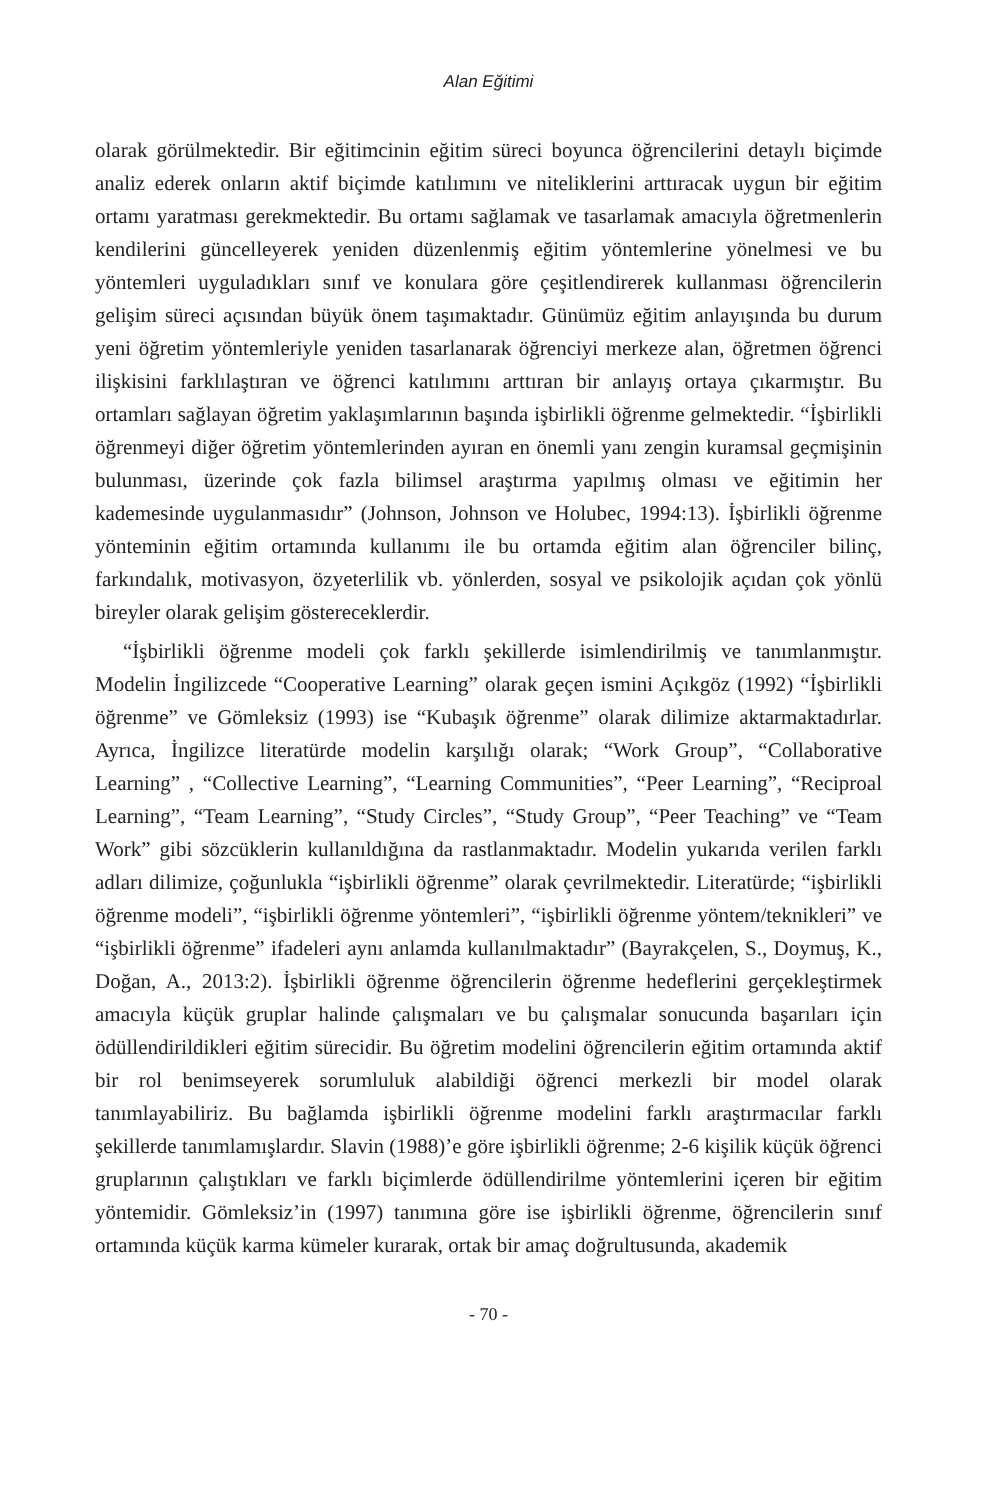Alan Eğitimi
olarak görülmektedir. Bir eğitimcinin eğitim süreci boyunca öğrencilerini detaylı biçimde analiz ederek onların aktif biçimde katılımını ve niteliklerini arttıracak uygun bir eğitim ortamı yaratması gerekmektedir. Bu ortamı sağlamak ve tasarlamak amacıyla öğretmenlerin kendilerini güncelleyerek yeniden düzenlenmiş eğitim yöntemlerine yönelmesi ve bu yöntemleri uyguladıkları sınıf ve konulara göre çeşitlendirerek kullanması öğrencilerin gelişim süreci açısından büyük önem taşımaktadır. Günümüz eğitim anlayışında bu durum yeni öğretim yöntemleriyle yeniden tasarlanarak öğrenciyi merkeze alan, öğretmen öğrenci ilişkisini farklılaştıran ve öğrenci katılımını arttıran bir anlayış ortaya çıkarmıştır. Bu ortamları sağlayan öğretim yaklaşımlarının başında işbirlikli öğrenme gelmektedir. “İşbirlikli öğrenmeyi diğer öğretim yöntemlerinden ayıran en önemli yanı zengin kuramsal geçmişinin bulunması, üzerinde çok fazla bilimsel araştırma yapılmış olması ve eğitimin her kademesinde uygulanmasıdır” (Johnson, Johnson ve Holubec, 1994:13). İşbirlikli öğrenme yönteminin eğitim ortamında kullanımı ile bu ortamda eğitim alan öğrenciler bilinç, farkındalık, motivasyon, özyeterlilik vb. yönlerden, sosyal ve psikolojik açıdan çok yönlü bireyler olarak gelişim göstereceklerdir.
“İşbirlikli öğrenme modeli çok farklı şekillerde isimlendirilmiş ve tanımlanmıştır. Modelin İngilizcede “Cooperative Learning” olarak geçen ismini Açıkgöz (1992) “İşbirlikli öğrenme” ve Gömleksiz (1993) ise “Kubaşık öğrenme” olarak dilimize aktarmaktadırlar. Ayrıca, İngilizce literatürde modelin karşılığı olarak; “Work Group”, “Collaborative Learning” , “Collective Learning”, “Learning Communities”, “Peer Learning”, “Reciproal Learning”, “Team Learning”, “Study Circles”, “Study Group”, “Peer Teaching” ve “Team Work” gibi sözcüklerin kullanıldığına da rastlanmaktadır. Modelin yukarıda verilen farklı adları dilimize, çoğunlukla “işbirlikli öğrenme” olarak çevrilmektedir. Literatürde; “işbirlikli öğrenme modeli”, “işbirlikli öğrenme yöntemleri”, “işbirlikli öğrenme yöntem/teknikleri” ve “işbirlikli öğrenme” ifadeleri aynı anlamda kullanılmaktadır” (Bayrakçelen, S., Doymuş, K., Doğan, A., 2013:2). İşbirlikli öğrenme öğrencilerin öğrenme hedeflerini gerçekleştirmek amacıyla küçük gruplar halinde çalışmaları ve bu çalışmalar sonucunda başarıları için ödüllendirildikleri eğitim sürecidir. Bu öğretim modelini öğrencilerin eğitim ortamında aktif bir rol benimseyerek sorumluluk alabildiği öğrenci merkezli bir model olarak tanımlayabiliriz. Bu bağlamda işbirlikli öğrenme modelini farklı araştırmacılar farklı şekillerde tanımlamışlardır. Slavin (1988)’e göre işbirlikli öğrenme; 2-6 kişilik küçük öğrenci gruplarının çalıştıkları ve farklı biçimlerde ödüllendirilme yöntemlerini içeren bir eğitim yöntemidir. Gömleksiz’in (1997) tanımına göre ise işbirlikli öğrenme, öğrencilerin sınıf ortamında küçük karma kümeler kurarak, ortak bir amaç doğrultusunda, akademik
- 70 -